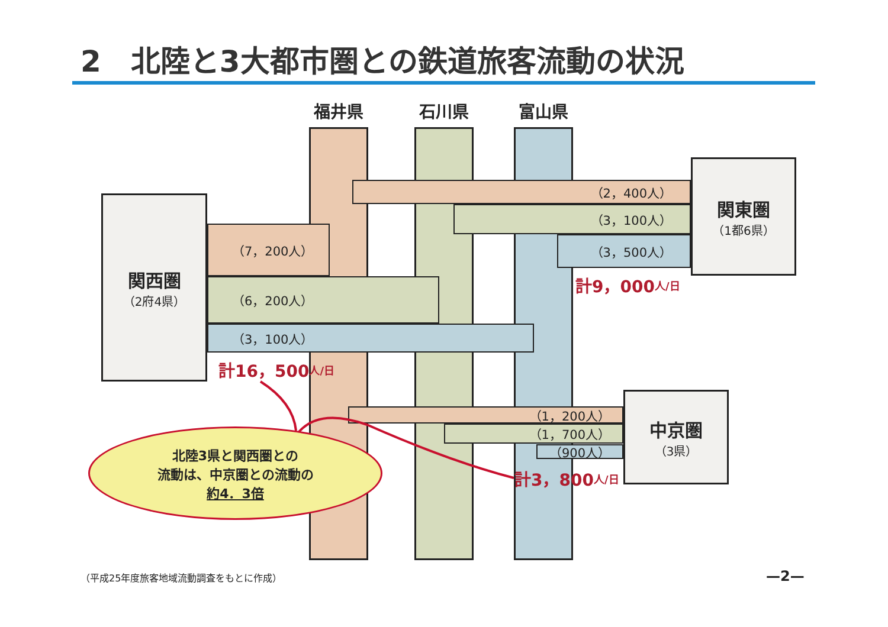2　北陸と3大都市圏との鉄道旅客流動の状況
福井県
石川県
富山県
関東圏
（1都6県）
（2，400人）
（3，100人）
（3，500人）
計9，000 人/日
関西圏
（2府4県）
（7，200人）
（6，200人）
（3，100人）
計16，500 人/日
中京圏
（3県）
（1，200人）
（1，700人）
（900人）
計3，800 人/日
北陸3県と関西圏との
流動は、中京圏との流動の
約4．3倍
（平成25年度旅客地域流動調査をもとに作成）
—2—